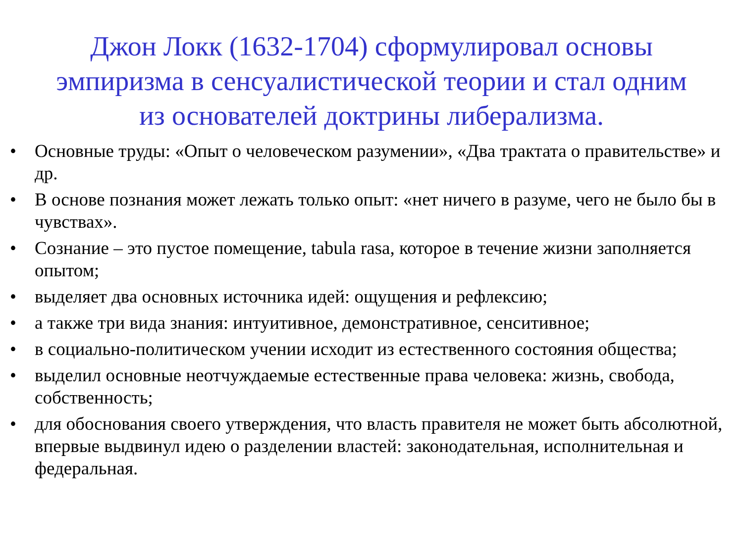Джон Локк (1632-1704) сформулировал основы эмпиризма в сенсуалистической теории и стал одним из основателей доктрины либерализма.
• Основные труды: «Опыт о человеческом разумении», «Два трактата о правительстве» и др.
• В основе познания может лежать только опыт: «нет ничего в разуме, чего не было бы в чувствах».
• Сознание – это пустое помещение, tabula rasa, которое в течение жизни заполняется опытом;
• выделяет два основных источника идей: ощущения и рефлексию;
• а также три вида знания: интуитивное, демонстративное, сенситивное;
• в социально-политическом учении исходит из естественного состояния общества;
• выделил основные неотчуждаемые естественные права человека: жизнь, свобода, собственность;
• для обоснования своего утверждения, что власть правителя не может быть абсолютной, впервые выдвинул идею о разделении властей: законодательная, исполнительная и федеральная.